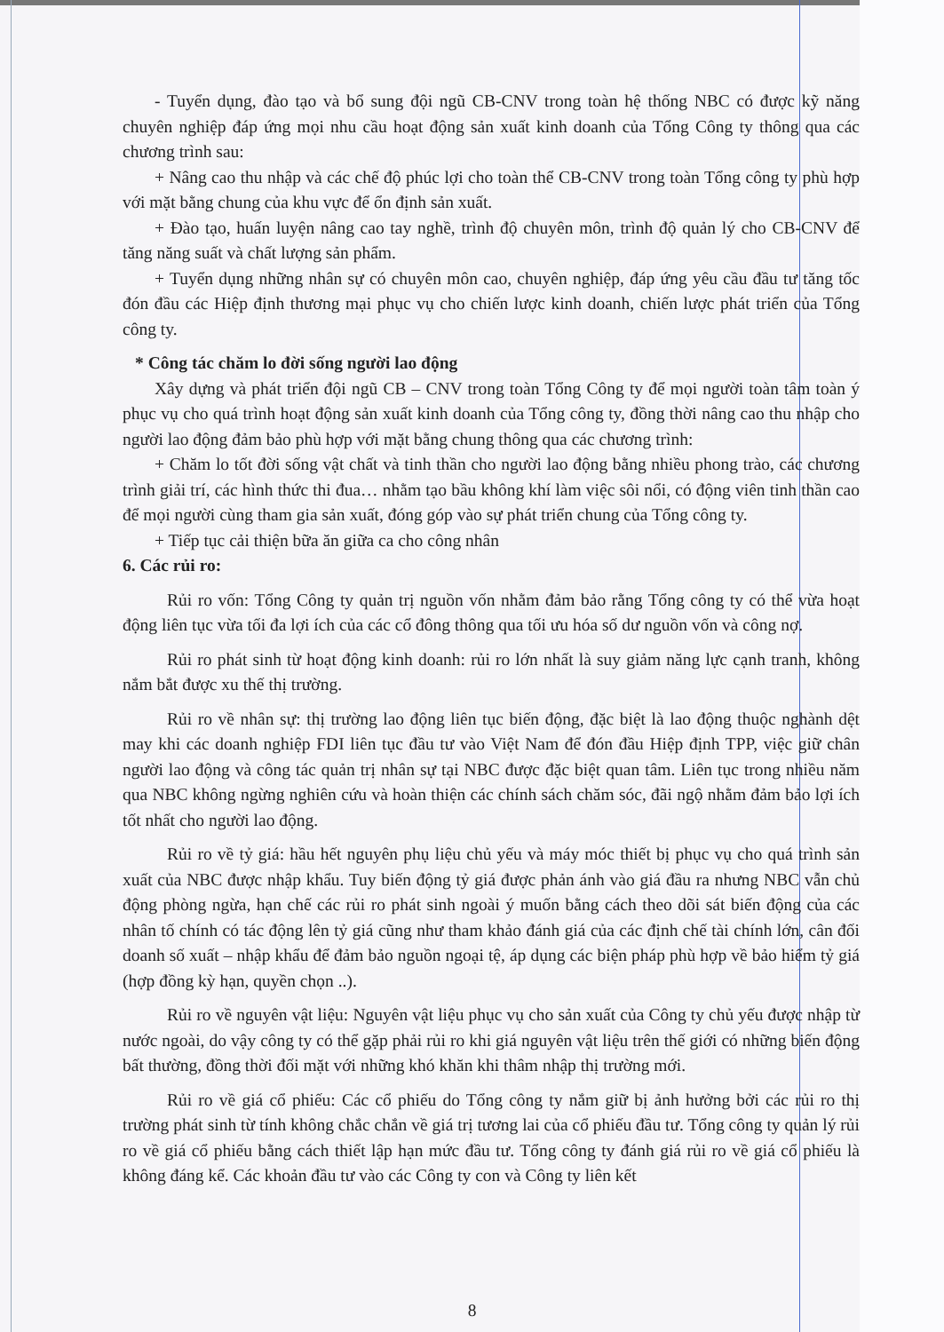- Tuyển dụng, đào tạo và bổ sung đội ngũ CB-CNV trong toàn hệ thống NBC có được kỹ năng chuyên nghiệp đáp ứng mọi nhu cầu hoạt động sản xuất kinh doanh của Tổng Công ty thông qua các chương trình sau:
+ Nâng cao thu nhập và các chế độ phúc lợi cho toàn thể CB-CNV trong toàn Tổng công ty phù hợp với mặt bằng chung của khu vực để ổn định sản xuất.
+ Đào tạo, huấn luyện nâng cao tay nghề, trình độ chuyên môn, trình độ quản lý cho CB-CNV để tăng năng suất và chất lượng sản phẩm.
+ Tuyển dụng những nhân sự có chuyên môn cao, chuyên nghiệp, đáp ứng yêu cầu đầu tư tăng tốc đón đầu các Hiệp định thương mại phục vụ cho chiến lược kinh doanh, chiến lược phát triển của Tổng công ty.
* Công tác chăm lo đời sống người lao động
Xây dựng và phát triển đội ngũ CB – CNV trong toàn Tổng Công ty để mọi người toàn tâm toàn ý phục vụ cho quá trình hoạt động sản xuất kinh doanh của Tổng công ty, đồng thời nâng cao thu nhập cho người lao động đảm bảo phù hợp với mặt bằng chung thông qua các chương trình:
+ Chăm lo tốt đời sống vật chất và tinh thần cho người lao động bằng nhiều phong trào, các chương trình giải trí, các hình thức thi đua… nhằm tạo bầu không khí làm việc sôi nổi, có động viên tinh thần cao để mọi người cùng tham gia sản xuất, đóng góp vào sự phát triển chung của Tổng công ty.
+ Tiếp tục cải thiện bữa ăn giữa ca cho công nhân
6. Các rủi ro:
Rủi ro vốn: Tổng Công ty quản trị nguồn vốn nhằm đảm bảo rằng Tổng công ty có thể vừa hoạt động liên tục vừa tối đa lợi ích của các cổ đông thông qua tối ưu hóa số dư nguồn vốn và công nợ.
Rủi ro phát sinh từ hoạt động kinh doanh: rủi ro lớn nhất là suy giảm năng lực cạnh tranh, không nắm bắt được xu thế thị trường.
Rủi ro về nhân sự: thị trường lao động liên tục biến động, đặc biệt là lao động thuộc nghành dệt may khi các doanh nghiệp FDI liên tục đầu tư vào Việt Nam để đón đầu Hiệp định TPP, việc giữ chân người lao động và công tác quản trị nhân sự tại NBC được đặc biệt quan tâm. Liên tục trong nhiều năm qua NBC không ngừng nghiên cứu và hoàn thiện các chính sách chăm sóc, đãi ngộ nhằm đảm bảo lợi ích tốt nhất cho người lao động.
Rủi ro về tỷ giá: hầu hết nguyên phụ liệu chủ yếu và máy móc thiết bị phục vụ cho quá trình sản xuất của NBC được nhập khẩu. Tuy biến động tỷ giá được phản ánh vào giá đầu ra nhưng NBC vẫn chủ động phòng ngừa, hạn chế các rủi ro phát sinh ngoài ý muốn bằng cách theo dõi sát biến động của các nhân tố chính có tác động lên tỷ giá cũng như tham khảo đánh giá của các định chế tài chính lớn, cân đối doanh số xuất – nhập khẩu để đảm bảo nguồn ngoại tệ, áp dụng các biện pháp phù hợp về bảo hiểm tỷ giá (hợp đồng kỳ hạn, quyền chọn ..).
Rủi ro về nguyên vật liệu: Nguyên vật liệu phục vụ cho sản xuất của Công ty chủ yếu được nhập từ nước ngoài, do vậy công ty có thể gặp phải rủi ro khi giá nguyên vật liệu trên thế giới có những biến động bất thường, đồng thời đối mặt với những khó khăn khi thâm nhập thị trường mới.
Rủi ro về giá cổ phiếu: Các cổ phiếu do Tổng công ty nắm giữ bị ảnh hưởng bởi các rủi ro thị trường phát sinh từ tính không chắc chắn về giá trị tương lai của cổ phiếu đầu tư. Tổng công ty quản lý rủi ro về giá cổ phiếu bằng cách thiết lập hạn mức đầu tư. Tổng công ty đánh giá rủi ro về giá cổ phiếu là không đáng kể. Các khoản đầu tư vào các Công ty con và Công ty liên kết
8